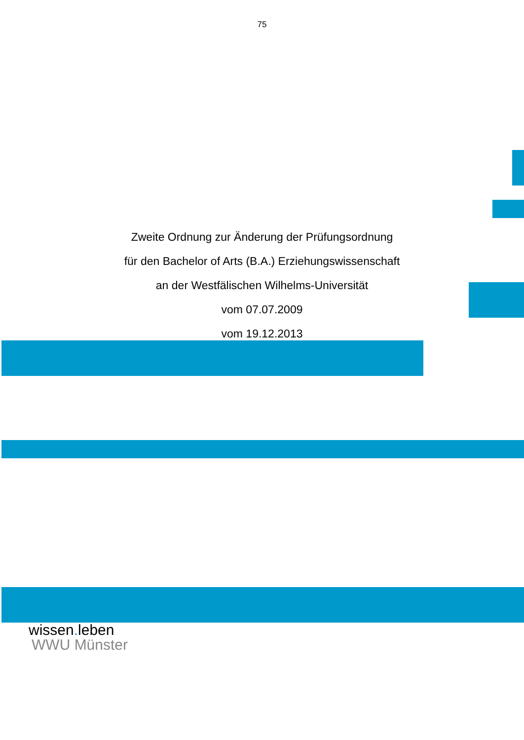75
Zweite Ordnung zur Änderung der Prüfungsordnung
für den Bachelor of Arts (B.A.) Erziehungswissenschaft
an der Westfälischen Wilhelms-Universität
vom 07.07.2009
vom 19.12.2013
wissen. leben
WWU Münster